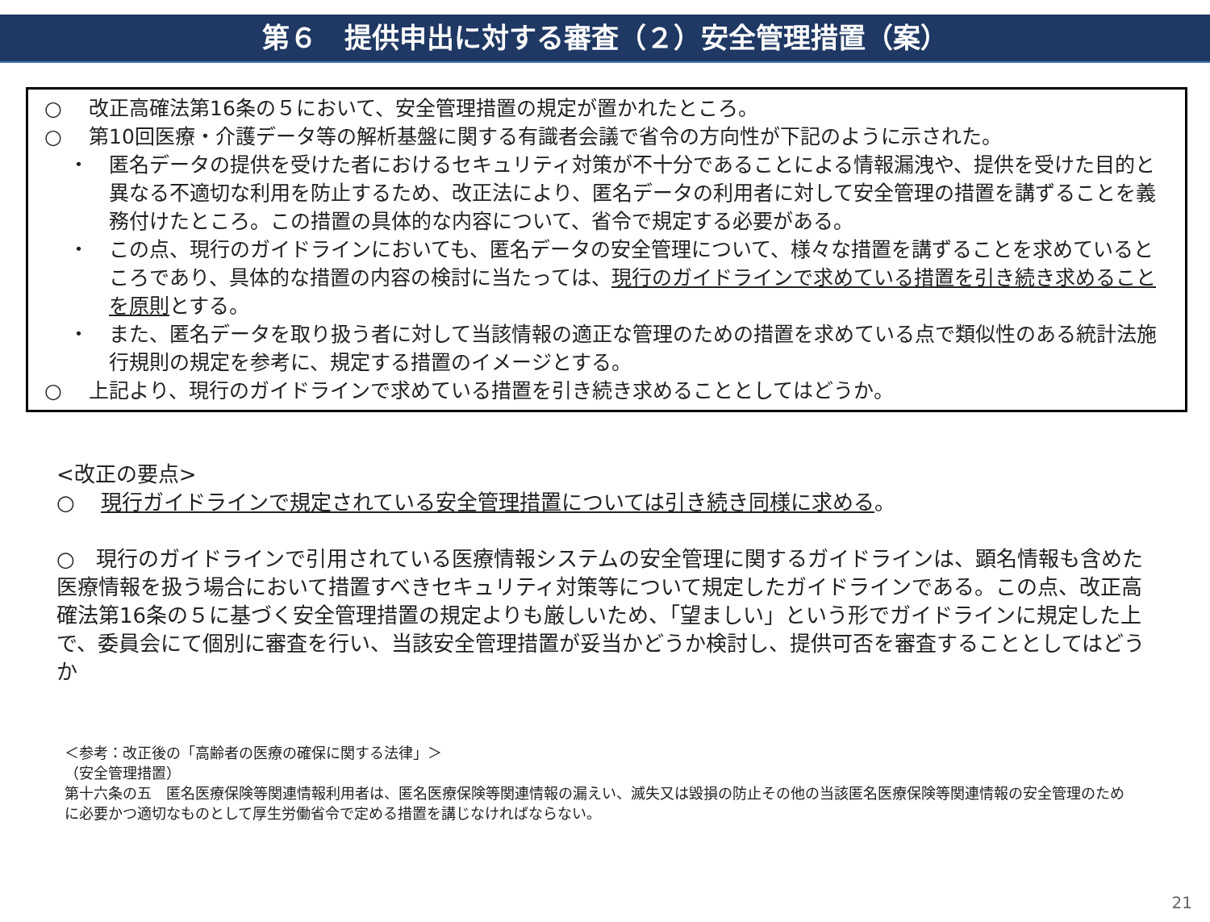第６　提供申出に対する審査（２）安全管理措置（案）
○ 改正高確法第16条の５において、安全管理措置の規定が置かれたところ。
○ 第10回医療・介護データ等の解析基盤に関する有識者会議で省令の方向性が下記のように示された。
・ 匿名データの提供を受けた者におけるセキュリティ対策が不十分であることによる情報漏洩や、提供を受けた目的と異なる不適切な利用を防止するため、改正法により、匿名データの利用者に対して安全管理の措置を講ずることを義務付けたところ。この措置の具体的な内容について、省令で規定する必要がある。
・ この点、現行のガイドラインにおいても、匿名データの安全管理について、様々な措置を講ずることを求めているところであり、具体的な措置の内容の検討に当たっては、現行のガイドラインで求めている措置を引き続き求めることを原則とする。
・ また、匿名データを取り扱う者に対して当該情報の適正な管理のための措置を求めている点で類似性のある統計法施行規則の規定を参考に、規定する措置のイメージとする。
○ 上記より、現行のガイドラインで求めている措置を引き続き求めることとしてはどうか。
<改正の要点>
○ 現行ガイドラインで規定されている安全管理措置については引き続き同様に求める。
○　現行のガイドラインで引用されている医療情報システムの安全管理に関するガイドラインは、顕名情報も含めた医療情報を扱う場合において措置すべきセキュリティ対策等について規定したガイドラインである。この点、改正高確法第16条の５に基づく安全管理措置の規定よりも厳しいため、「望ましい」という形でガイドラインに規定した上で、委員会にて個別に審査を行い、当該安全管理措置が妥当かどうか検討し、提供可否を審査することとしてはどうか
＜参考：改正後の「高齢者の医療の確保に関する法律」＞
（安全管理措置）
第十六条の五　匿名医療保険等関連情報利用者は、匿名医療保険等関連情報の漏えい、滅失又は毀損の防止その他の当該匿名医療保険等関連情報の安全管理のために必要かつ適切なものとして厚生労働省令で定める措置を講じなければならない。
21